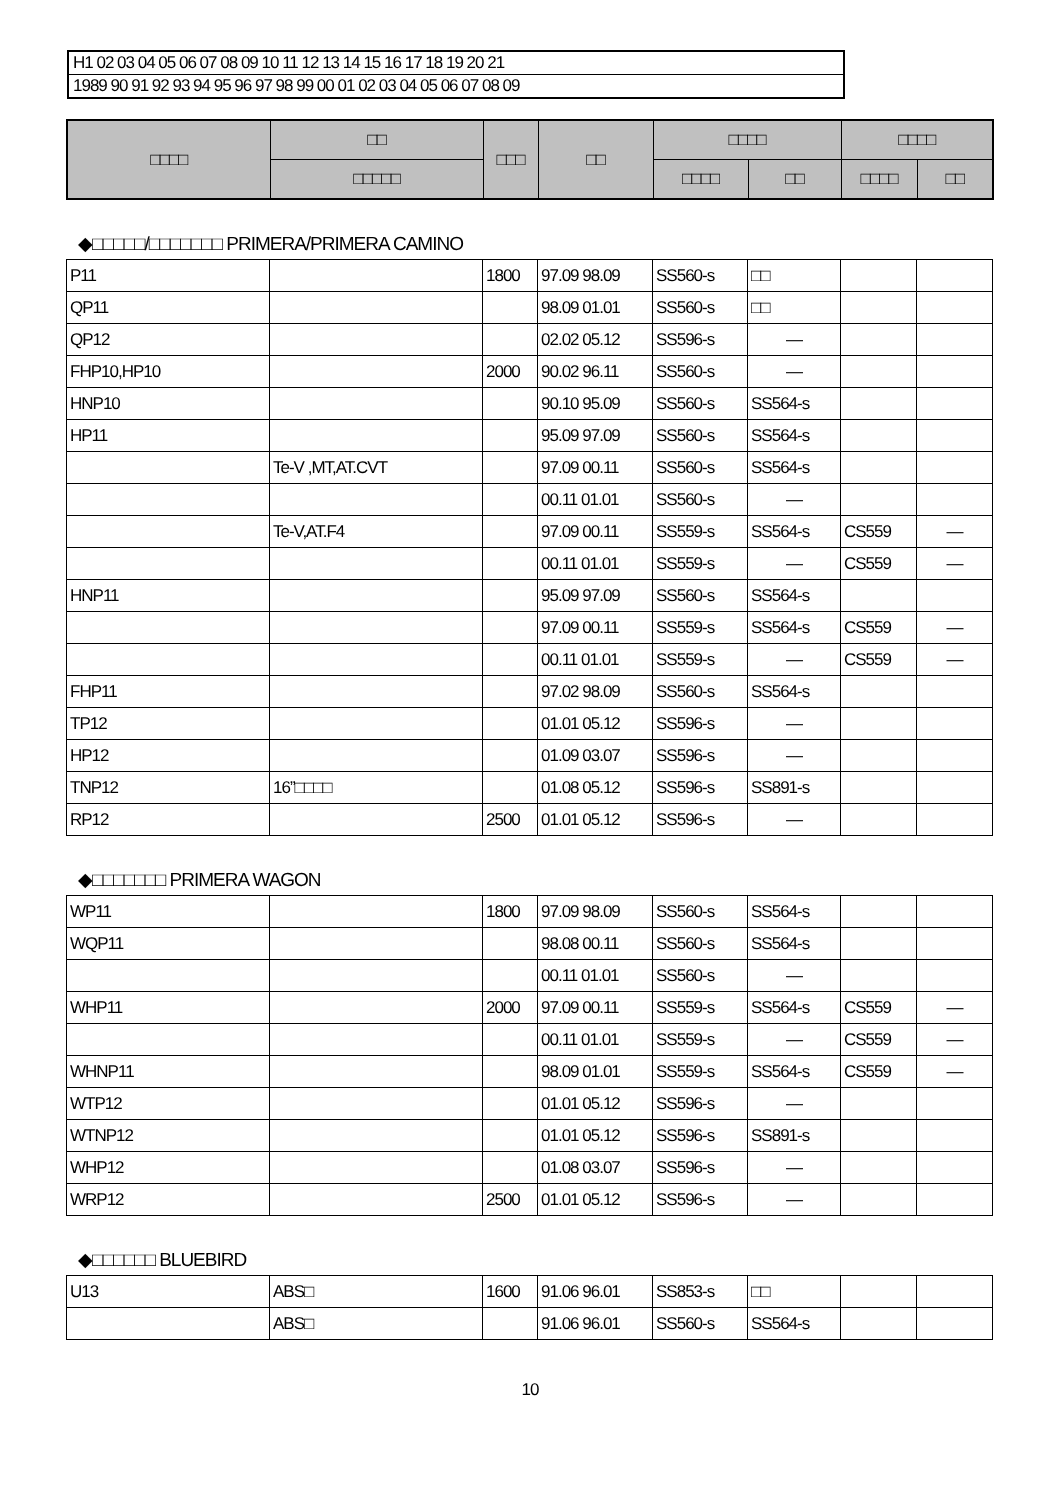H1 02 03 04 05 06 07 08 09 10 11 12 13 14 15 16 17 18 19 20 21
1989 90 91 92 93 94 95 96 97 98 99 00 01 02 03 04 05 06 07 08 09
| □□□□ | □□ | □□□ | □□ | □□□□ | | □□□□ | |
| --- | --- | --- | --- | --- | --- | --- | --- |
| | □□□□□ | | | □□□□ | □□ | □□□□ | □□ |
◆□□□□□/□□□□□□□ PRIMERA/PRIMERA CAMINO
| P11 | | 1800 | 97.09 98.09 | SS560-s | □□ | | |
| QP11 | | | 98.09 01.01 | SS560-s | □□ | | |
| QP12 | | | 02.02 05.12 | SS596-s | — | | |
| FHP10,HP10 | | 2000 | 90.02 96.11 | SS560-s | — | | |
| HNP10 | | | 90.10 95.09 | SS560-s | SS564-s | | |
| HP11 | | | 95.09 97.09 | SS560-s | SS564-s | | |
| | Te-V ,MT,AT.CVT | | 97.09 00.11 | SS560-s | SS564-s | | |
| | | | 00.11 01.01 | SS560-s | — | | |
| | Te-V,AT.F4 | | 97.09 00.11 | SS559-s | SS564-s | CS559 | — |
| | | | 00.11 01.01 | SS559-s | — | CS559 | — |
| HNP11 | | | 95.09 97.09 | SS560-s | SS564-s | | |
| | | | 97.09 00.11 | SS559-s | SS564-s | CS559 | — |
| | | | 00.11 01.01 | SS559-s | — | CS559 | — |
| FHP11 | | | 97.02 98.09 | SS560-s | SS564-s | | |
| TP12 | | | 01.01 05.12 | SS596-s | — | | |
| HP12 | | | 01.09 03.07 | SS596-s | — | | |
| TNP12 | 16”□□□□ | | 01.08 05.12 | SS596-s | SS891-s | | |
| RP12 | | 2500 | 01.01 05.12 | SS596-s | — | | |
◆□□□□□□□ PRIMERA WAGON
| WP11 | | 1800 | 97.09 98.09 | SS560-s | SS564-s | | |
| WQP11 | | | 98.08 00.11 | SS560-s | SS564-s | | |
| | | | 00.11 01.01 | SS560-s | — | | |
| WHP11 | | 2000 | 97.09 00.11 | SS559-s | SS564-s | CS559 | — |
| | | | 00.11 01.01 | SS559-s | — | CS559 | — |
| WHNP11 | | | 98.09 01.01 | SS559-s | SS564-s | CS559 | — |
| WTP12 | | | 01.01 05.12 | SS596-s | — | | |
| WTNP12 | | | 01.01 05.12 | SS596-s | SS891-s | | |
| WHP12 | | | 01.08 03.07 | SS596-s | — | | |
| WRP12 | | 2500 | 01.01 05.12 | SS596-s | — | | |
◆□□□□□□ BLUEBIRD
| U13 | ABS□ | 1600 | 91.06 96.01 | SS853-s | □□ | | |
| | ABS□ | | 91.06 96.01 | SS560-s | SS564-s | | |
10